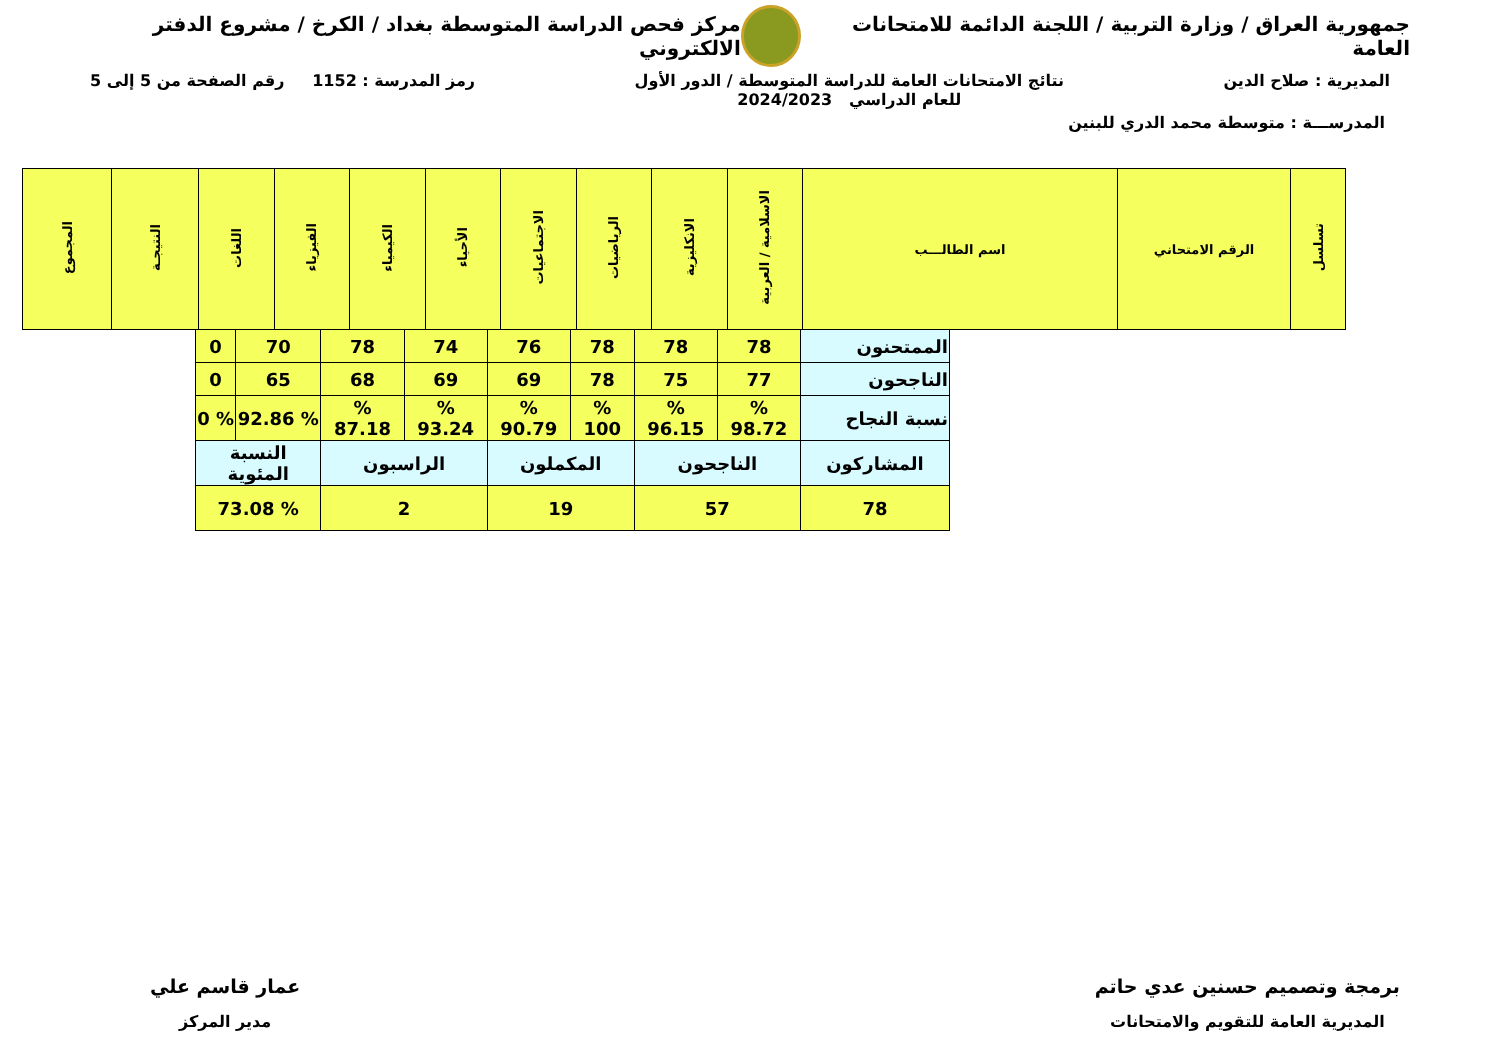جمهورية العراق / وزارة التربية / اللجنة الدائمة للامتحانات العامة
مركز فحص الدراسة المتوسطة بغداد / الكرخ / مشروع الدفتر الالكتروني
المديرية : صلاح الدين نتائج الامتحانات العامة للدراسة المتوسطة / الدور الأول
للعام الدراسي 2024/2023
رمز المدرسة : 1152 رقم الصفحة من 5 إلى 5
المدرســـة : متوسطة محمد الدري للبنين
| تسلسل | الرقم الامتحاني | اسم الطالـــب | الاسلامية / العربية | الانكليزية | الرياضيات | الاجتماعيات | الأحياء | الكيمياء | الفيزياء | اللغات | النتيجـة | المجموع |
| --- | --- | --- | --- | --- | --- | --- | --- | --- | --- | --- | --- | --- |
| الممتحنون | 78 | 78 | 78 | 76 | 74 | 78 | 70 | 0 |
| الناجحون | 77 | 75 | 78 | 69 | 69 | 68 | 65 | 0 |
| نسبة النجاح | % 98.72 | % 96.15 | % 100 | % 90.79 | % 93.24 | % 87.18 | % 92.86 | % 0 |
| المشاركون | الناجحون | | المكملون | | الراسبون | | النسبة المئوية | |
| 78 | 57 | | 19 | | 2 | | % 73.08 | |
برمجة وتصميم حسنين عدي حاتم
المديرية العامة للتقويم والامتحانات
عمار قاسم علي
مدير المركز